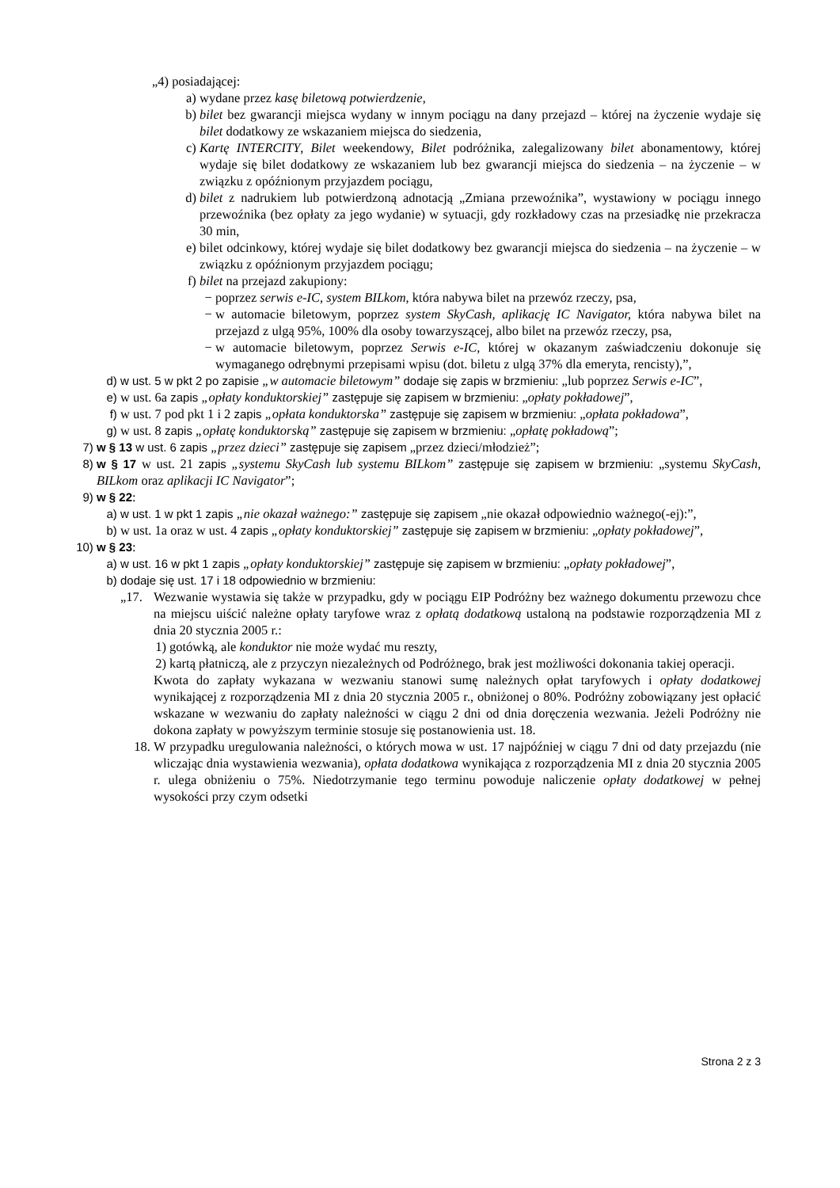„4) posiadającej:
a) wydane przez kasę biletową potwierdzenie,
b) bilet bez gwarancji miejsca wydany w innym pociągu na dany przejazd – której na życzenie wydaje się bilet dodatkowy ze wskazaniem miejsca do siedzenia,
c) Kartę INTERCITY, Bilet weekendowy, Bilet podróżnika, zalegalizowany bilet abonamentowy, której wydaje się bilet dodatkowy ze wskazaniem lub bez gwarancji miejsca do siedzenia – na życzenie – w związku z opóźnionym przyjazdem pociągu,
d) bilet z nadrukiem lub potwierdzoną adnotacją „Zmiana przewoźnika”, wystawiony w pociągu innego przewoźnika (bez opłaty za jego wydanie) w sytuacji, gdy rozkładowy czas na przesiadkę nie przekracza 30 min,
e) bilet odcinkowy, której wydaje się bilet dodatkowy bez gwarancji miejsca do siedzenia – na życzenie – w związku z opóźnionym przyjazdem pociągu;
f) bilet na przejazd zakupiony:
− poprzez serwis e-IC, system BILkom, która nabywa bilet na przewóz rzeczy, psa,
− w automacie biletowym, poprzez system SkyCash, aplikację IC Navigator, która nabywa bilet na przejazd z ulgą 95%, 100% dla osoby towarzyszącej, albo bilet na przewóz rzeczy, psa,
− w automacie biletowym, poprzez Serwis e-IC, której w okazanym zaświadczeniu dokonuje się wymaganego odrębnymi przepisami wpisu (dot. biletu z ulgą 37% dla emeryta, rencisty),”,
d) w ust. 5 w pkt 2 po zapisie „w automacie biletowym” dodaje się zapis w brzmieniu: „lub poprzez Serwis e-IC”,
e) w ust. 6a zapis „opłaty konduktorskiej” zastępuje się zapisem w brzmieniu: „opłaty pokładowej”,
f) w ust. 7 pod pkt 1 i 2 zapis „opłata konduktorska” zastępuje się zapisem w brzmieniu: „opłata pokładowa”,
g) w ust. 8 zapis „opłatę konduktorską” zastępuje się zapisem w brzmieniu: „opłatę pokładową”;
7) w § 13 w ust. 6 zapis „przez dzieci” zastępuje się zapisem „przez dzieci/młodzież”;
8) w § 17 w ust. 21 zapis „systemu SkyCash lub systemu BILkom” zastępuje się zapisem w brzmieniu: „systemu SkyCash, BILkom oraz aplikacji IC Navigator”;
9) w § 22:
a) w ust. 1 w pkt 1 zapis „nie okazał ważnego:” zastępuje się zapisem „nie okazał odpowiednio ważnego(-ej):”,
b) w ust. 1a oraz w ust. 4 zapis „opłaty konduktorskiej” zastępuje się zapisem w brzmieniu: „opłaty pokładowej”,
10) w § 23:
a) w ust. 16 w pkt 1 zapis „opłaty konduktorskiej” zastępuje się zapisem w brzmieniu: „opłaty pokładowej”,
b) dodaje się ust. 17 i 18 odpowiednio w brzmieniu:
„17. Wezwanie wystawia się także w przypadku, gdy w pociągu EIP Podróżny bez ważnego dokumentu przewozu chce na miejscu uiścić należne opłaty taryfowe wraz z opłatą dodatkową ustaloną na podstawie rozporządzenia MI z dnia 20 stycznia 2005 r.:
1) gotówką, ale konduktor nie może wydać mu reszty,
2) kartą płatniczą, ale z przyczyn niezależnych od Podróżnego, brak jest możliwości dokonania takiej operacji.
Kwota do zapłaty wykazana w wezwaniu stanowi sumę należnych opłat taryfowych i opłaty dodatkowej wynikającej z rozporządzenia MI z dnia 20 stycznia 2005 r., obniżonej o 80%. Podróżny zobowiązany jest opłacić wskazane w wezwaniu do zapłaty należności w ciągu 2 dni od dnia doręczenia wezwania. Jeżeli Podróżny nie dokona zapłaty w powyższym terminie stosuje się postanowienia ust. 18.
18. W przypadku uregulowania należności, o których mowa w ust. 17 najpóźniej w ciągu 7 dni od daty przejazdu (nie wliczając dnia wystawienia wezwania), opłata dodatkowa wynikająca z rozporządzenia MI z dnia 20 stycznia 2005 r. ulega obniżeniu o 75%. Niedotrzymanie tego terminu powoduje naliczenie opłaty dodatkowej w pełnej wysokości przy czym odsetki
Strona 2 z 3